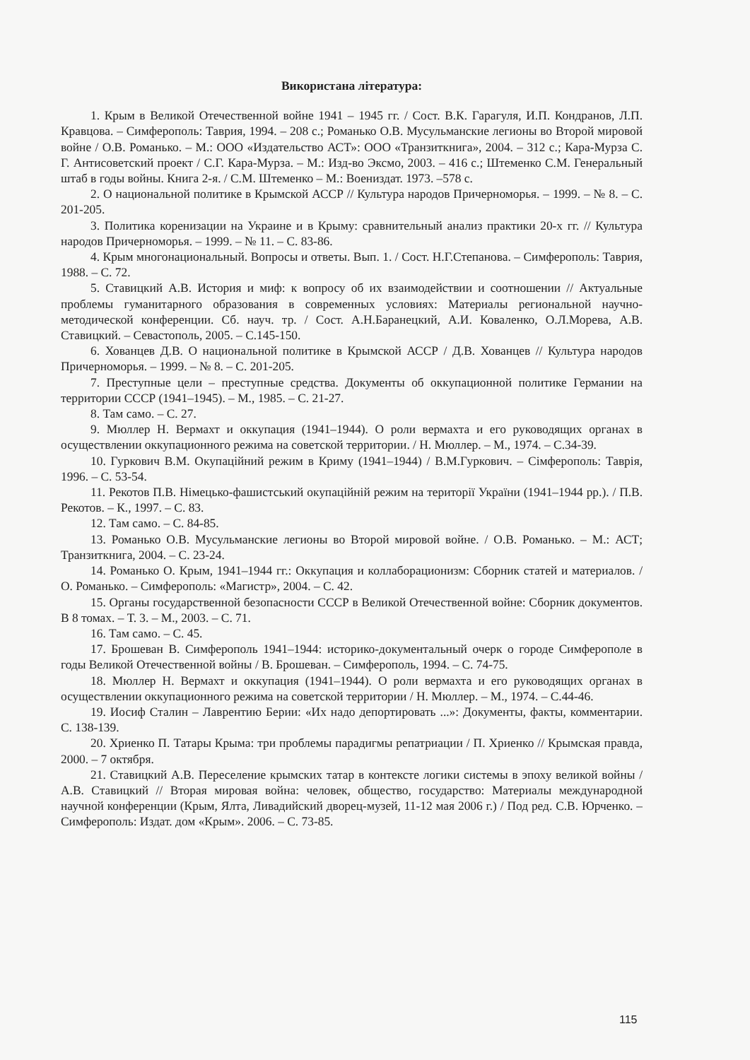Використана література:
1. Крым в Великой Отечественной войне 1941 – 1945 гг. / Сост. В.К. Гарагуля, И.П. Кондранов, Л.П. Кравцова. – Симферополь: Таврия, 1994. – 208 с.; Романько О.В. Мусульманские легионы во Второй мировой войне / О.В. Романько. – М.: ООО «Издательство АСТ»: ООО «Транзиткнига», 2004. – 312 с.; Кара-Мурза С. Г. Антисоветский проект / С.Г. Кара-Мурза. – М.: Изд-во Эксмо, 2003. – 416 с.; Штеменко С.М. Генеральный штаб в годы войны. Книга 2-я. / С.М. Штеменко – М.: Воениздат. 1973. –578 с.
2. О национальной политике в Крымской АССР // Культура народов Причерноморья. – 1999. – № 8. – С. 201-205.
3. Политика коренизации на Украине и в Крыму: сравнительный анализ практики 20-х гг. // Культура народов Причерноморья. – 1999. – № 11. – С. 83-86.
4. Крым многонациональный. Вопросы и ответы. Вып. 1. / Сост. Н.Г.Степанова. – Симферополь: Таврия, 1988. – С. 72.
5. Ставицкий А.В. История и миф: к вопросу об их взаимодействии и соотношении // Актуальные проблемы гуманитарного образования в современных условиях: Материалы региональной научно-методической конференции. Сб. науч. тр. / Сост. А.Н.Баранецкий, А.И. Коваленко, О.Л.Морева, А.В. Ставицкий. – Севастополь, 2005. – С.145-150.
6. Хованцев Д.В. О национальной политике в Крымской АССР / Д.В. Хованцев // Культура народов Причерноморья. – 1999. – № 8. – С. 201-205.
7. Преступные цели – преступные средства. Документы об оккупационной политике Германии на территории СССР (1941–1945). – М., 1985. – С. 21-27.
8. Там само. – С. 27.
9. Мюллер Н. Вермахт и оккупация (1941–1944). О роли вермахта и его руководящих органах в осуществлении оккупационного режима на советской территории. / Н. Мюллер. – М., 1974. – С.34-39.
10. Гуркович В.М. Окупаційний режим в Криму (1941–1944) / В.М.Гуркович. – Сімферополь: Таврія, 1996. – С. 53-54.
11. Рекотов П.В. Німецько-фашистський окупаційній режим на території України (1941–1944 рр.). / П.В. Рекотов. – К., 1997. – С. 83.
12. Там само. – С. 84-85.
13. Романько О.В. Мусульманские легионы во Второй мировой войне. / О.В. Романько. – М.: АСТ; Транзиткнига, 2004. – С. 23-24.
14. Романько О. Крым, 1941–1944 гг.: Оккупация и коллаборационизм: Сборник статей и материалов. / О. Романько. – Симферополь: «Магистр», 2004. – С. 42.
15. Органы государственной безопасности СССР в Великой Отечественной войне: Сборник документов. В 8 томах. – Т. 3. – М., 2003. – С. 71.
16. Там само. – С. 45.
17. Брошеван В. Симферополь 1941–1944: историко-документальный очерк о городе Симферополе в годы Великой Отечественной войны / В. Брошеван. – Симферополь, 1994. – С. 74-75.
18. Мюллер Н. Вермахт и оккупация (1941–1944). О роли вермахта и его руководящих органах в осуществлении оккупационного режима на советской территории / Н. Мюллер. – М., 1974. – С.44-46.
19. Иосиф Сталин – Лаврентию Берии: «Их надо депортировать ...»: Документы, факты, комментарии. С. 138-139.
20. Хриенко П. Татары Крыма: три проблемы парадигмы репатриации / П. Хриенко // Крымская правда, 2000. – 7 октября.
21. Ставицкий А.В. Переселение крымских татар в контексте логики системы в эпоху великой войны / А.В. Ставицкий // Вторая мировая война: человек, общество, государство: Материалы международной научной конференции (Крым, Ялта, Ливадийский дворец-музей, 11-12 мая 2006 г.) / Под ред. С.В. Юрченко. – Симферополь: Издат. дом «Крым». 2006. – С. 73-85.
115